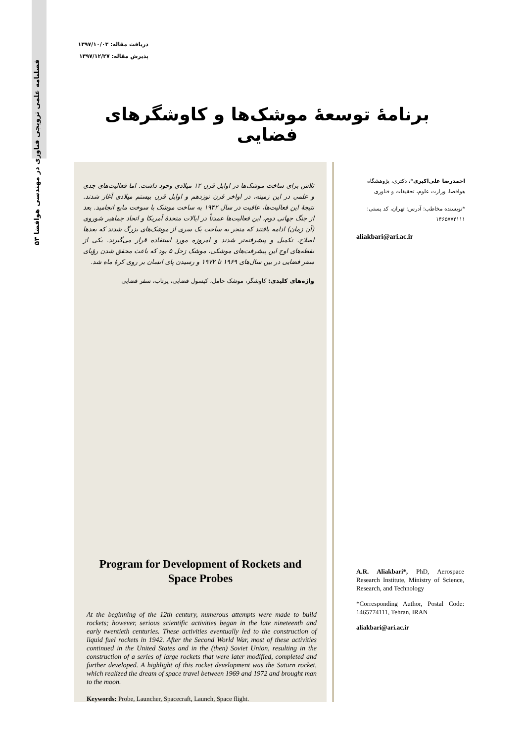۵۳ فصلنامه علمی ترویجی فناوری در مهندسی هوافضا
دریافت مقاله: ۱۳۹۷/۱۰/۰۳
پذیرش مقاله: ۱۳۹۷/۱۲/۲۷
برنامهٔ توسعهٔ موشک‌ها و کاوشگرهای فضایی
تلاش برای ساخت موشک‌ها در اوایل قرن ۱۲ میلادی وجود داشت. اما فعالیت‌های جدی و علمی در این زمینه، در اواخر قرن نوزدهم و اوایل قرن بیستم میلادی آغاز شدند. نتیجهٔ این فعالیت‌ها، عاقبت در سال ۱۹۴۲ به ساخت موشک با سوخت مایع انجامید. بعد از جنگ جهانی دوم، این فعالیت‌ها عمدتاً در ایالات متحدهٔ آمریکا و اتحاد جماهیر شوروی (آن زمان) ادامه یافتند که منجر به ساخت یک سری از موشک‌های بزرگ شدند که بعدها اصلاح، تکمیل و پیشرفته‌تر شدند و امروزه مورد استفاده قرار می‌گیرند. یکی از نقطه‌های اوج این پیشرفت‌های موشکی، موشک زحل ۵ بود که باعث محقق شدن رؤیای سفر فضایی در بین سال‌های ۱۹۶۹ تا ۱۹۷۲ و رسیدن پای انسان بر روی کرهٔ ماه شد.
واژه‌های کلیدی: کاوشگر، موشک حامل، کپسول فضایی، پرتاب، سفر فضایی
Program for Development of Rockets and Space Probes
At the beginning of the 12th century, numerous attempts were made to build rockets; however, serious scientific activities began in the late nineteenth and early twentieth centuries. These activities eventually led to the construction of liquid fuel rockets in 1942. After the Second World War, most of these activities continued in the United States and in the (then) Soviet Union, resulting in the construction of a series of large rockets that were later modified, completed and further developed. A highlight of this rocket development was the Saturn rocket, which realized the dream of space travel between 1969 and 1972 and brought man to the moon.
Keywords: Probe, Launcher, Spacecraft, Launch, Space flight.
احمدرضا علی‌اکبری*، دکتری، پژوهشگاه هوافضا، وزارت علوم، تحقیقات و فناوری
*نویسنده مخاطب: آدرس: تهران، کد پستی: ۱۴۶۵۷۷۴۱۱۱
aliakbari@ari.ac.ir
A.R. Aliakbari*, PhD, Aerospace Research Institute, Ministry of Science, Research, and Technology
*Corresponding Author, Postal Code: 1465774111, Tehran, IRAN
aliakbari@ari.ac.ir